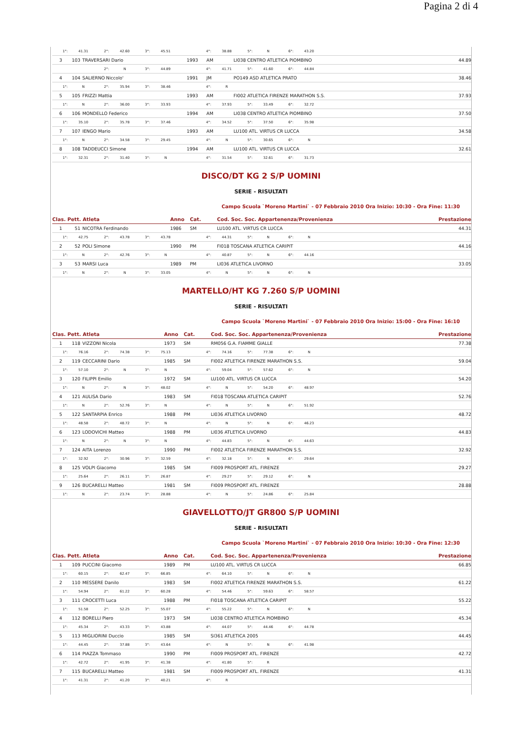Pagina 2 di 4
| 1°: 41.31 2°: 42.60 3°: 45.51 4°: 38.88 5°: N 6°: 43.20 | | | | | | |
| 3 | 103 | TRAVERSARI Dario | 1993 | AM | LI038 CENTRO ATLETICA PIOMBINO | 44.89 |
| 2°: N 3°: 44.89 4°: 41.71 5°: 41.60 6°: 44.84 | | | | | | |
| 4 | 104 | SALIERNO Niccolo' | 1991 | JM | PO149 ASD ATLETICA PRATO | 38.46 |
| 1°: N 2°: 35.94 3°: 38.46 4°: R | | | | | | |
| 5 | 105 | FRIZZI Mattia | 1993 | AM | FI002 ATLETICA FIRENZE MARATHON S.S. | 37.93 |
| 1°: N 2°: 36.00 3°: 33.93 4°: 37.93 5°: 33.49 6°: 32.72 | | | | | | |
| 6 | 106 | MONDELLO Federico | 1994 | AM | LI038 CENTRO ATLETICA PIOMBINO | 37.50 |
| 1°: 35.10 2°: 35.78 3°: 37.46 4°: 34.52 5°: 37.50 6°: 35.98 | | | | | | |
| 7 | 107 | IENGO Mario | 1993 | AM | LU100 ATL. VIRTUS CR LUCCA | 34.58 |
| 1°: N 2°: 34.58 3°: 29.45 4°: N 5°: 30.65 6°: N | | | | | | |
| 8 | 108 | TADDEUCCI Simone | 1994 | AM | LU100 ATL. VIRTUS CR LUCCA | 32.61 |
| 1°: 32.31 2°: 31.40 3°: N 4°: 31.54 5°: 32.61 6°: 31.73 | | | | | | |
DISCO/DT KG 2 S/P UOMINI
SERIE - RISULTATI
Campo Scuola `Moreno Martini` - 07 Febbraio 2010 Ora Inizio: 10:30 - Ora Fine: 11:30
| Clas. Pett. Atleta | | | Anno | Cat. | Cod. Soc. Soc. Appartenenza/Provenienza | Prestazione |
| --- | --- | --- | --- | --- | --- | --- |
| 1 | 51 | NICOTRA Ferdinando | 1986 | SM | LU100 ATL. VIRTUS CR LUCCA | 44.31 |
| 1°: 42.75 2°: 43.78 3°: 43.78 4°: 44.31 5°: N 6°: N | | | | | | |
| 2 | 52 | POLI Simone | 1990 | PM | FI018 TOSCANA ATLETICA CARIPIT | 44.16 |
| 1°: N 2°: 42.76 3°: N 4°: 40.87 5°: N 6°: 44.16 | | | | | | |
| 3 | 53 | MARSI Luca | 1989 | PM | LI036 ATLETICA LIVORNO | 33.05 |
| 1°: N 2°: N 3°: 33.05 4°: N 5°: N 6°: N | | | | | | |
MARTELLO/HT KG 7.260 S/P UOMINI
SERIE - RISULTATI
Campo Scuola `Moreno Martini` - 07 Febbraio 2010 Ora Inizio: 15:00 - Ora Fine: 16:10
| Clas. Pett. Atleta | | | Anno | Cat. | Cod. Soc. Soc. Appartenenza/Provenienza | Prestazione |
| --- | --- | --- | --- | --- | --- | --- |
| 1 | 118 | VIZZONI Nicola | 1973 | SM | RM056 G.A. FIAMME GIALLE | 77.38 |
| 1°: 76.16 2°: 74.38 3°: 75.13 4°: 74.16 5°: 77.38 6°: N | | | | | | |
| 2 | 119 | CECCARINI Dario | 1985 | SM | FI002 ATLETICA FIRENZE MARATHON S.S. | 59.04 |
| 1°: 57.10 2°: N 3°: N 4°: 59.04 5°: 57.62 6°: N | | | | | | |
| 3 | 120 | FILIPPI Emilio | 1972 | SM | LU100 ATL. VIRTUS CR LUCCA | 54.20 |
| 1°: N 2°: N 3°: 48.02 4°: N 5°: 54.20 6°: 48.97 | | | | | | |
| 4 | 121 | AULISA Dario | 1983 | SM | FI018 TOSCANA ATLETICA CARIPIT | 52.76 |
| 1°: N 2°: 52.76 3°: N 4°: N 5°: N 6°: 51.92 | | | | | | |
| 5 | 122 | SANTARPIA Enrico | 1988 | PM | LI036 ATLETICA LIVORNO | 48.72 |
| 1°: 48.58 2°: 48.72 3°: N 4°: N 5°: N 6°: 46.23 | | | | | | |
| 6 | 123 | LODOVICHI Matteo | 1988 | PM | LI036 ATLETICA LIVORNO | 44.83 |
| 1°: N 2°: N 3°: N 4°: 44.83 5°: N 6°: 44.63 | | | | | | |
| 7 | 124 | AITA Lorenzo | 1990 | PM | FI002 ATLETICA FIRENZE MARATHON S.S. | 32.92 |
| 1°: 32.92 2°: 30.96 3°: 32.59 4°: 32.18 5°: N 6°: 29.64 | | | | | | |
| 8 | 125 | VOLPI Giacomo | 1985 | SM | FI009 PROSPORT ATL. FIRENZE | 29.27 |
| 1°: 25.64 2°: 26.11 3°: 26.87 4°: 29.27 5°: 29.12 6°: N | | | | | | |
| 9 | 126 | BUCARELLI Matteo | 1981 | SM | FI009 PROSPORT ATL. FIRENZE | 28.88 |
| 1°: N 2°: 23.74 3°: 28.88 4°: N 5°: 24.86 6°: 25.84 | | | | | | |
GIAVELLOTTO/JT GR800 S/P UOMINI
SERIE - RISULTATI
Campo Scuola `Moreno Martini` - 07 Febbraio 2010 Ora Inizio: 10:30 - Ora Fine: 12:30
| Clas. Pett. Atleta | | | Anno | Cat. | Cod. Soc. Soc. Appartenenza/Provenienza | Prestazione |
| --- | --- | --- | --- | --- | --- | --- |
| 1 | 109 | PUCCINI Giacomo | 1989 | PM | LU100 ATL. VIRTUS CR LUCCA | 66.85 |
| 1°: 60.15 2°: 62.47 3°: 66.85 4°: 64.10 5°: N 6°: N | | | | | | |
| 2 | 110 | MESSERE Danilo | 1983 | SM | FI002 ATLETICA FIRENZE MARATHON S.S. | 61.22 |
| 1°: 54.94 2°: 61.22 3°: 60.28 4°: 54.46 5°: 59.63 6°: 58.57 | | | | | | |
| 3 | 111 | CROCETTI Luca | 1988 | PM | FI018 TOSCANA ATLETICA CARIPIT | 55.22 |
| 1°: 51.58 2°: 52.25 3°: 55.07 4°: 55.22 5°: N 6°: N | | | | | | |
| 4 | 112 | BORELLI Piero | 1973 | SM | LI038 CENTRO ATLETICA PIOMBINO | 45.34 |
| 1°: 45.34 2°: 43.33 3°: 43.88 4°: 44.07 5°: 44.46 6°: 44.78 | | | | | | |
| 5 | 113 | MIGLIORINI Duccio | 1985 | SM | SI361 ATLETICA 2005 | 44.45 |
| 1°: 44.45 2°: 37.88 3°: 43.64 4°: N 5°: N 6°: 41.98 | | | | | | |
| 6 | 114 | PIAZZA Tommaso | 1990 | PM | FI009 PROSPORT ATL. FIRENZE | 42.72 |
| 1°: 42.72 2°: 41.95 3°: 41.38 4°: 41.80 5°: R | | | | | | |
| 7 | 115 | BUCARELLI Matteo | 1981 | SM | FI009 PROSPORT ATL. FIRENZE | 41.31 |
| 1°: 41.31 2°: 41.20 3°: 40.21 4°: R | | | | | | |